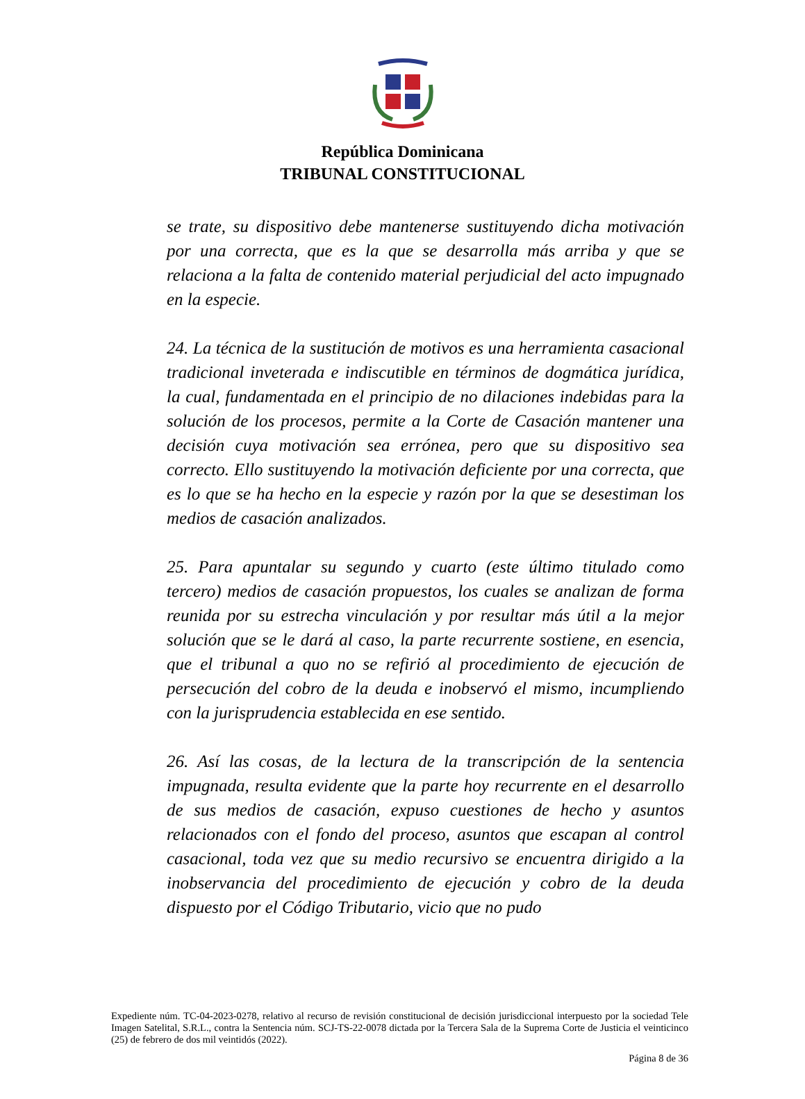República Dominicana
TRIBUNAL CONSTITUCIONAL
se trate, su dispositivo debe mantenerse sustituyendo dicha motivación por una correcta, que es la que se desarrolla más arriba y que se relaciona a la falta de contenido material perjudicial del acto impugnado en la especie.
24. La técnica de la sustitución de motivos es una herramienta casacional tradicional inveterada e indiscutible en términos de dogmática jurídica, la cual, fundamentada en el principio de no dilaciones indebidas para la solución de los procesos, permite a la Corte de Casación mantener una decisión cuya motivación sea errónea, pero que su dispositivo sea correcto. Ello sustituyendo la motivación deficiente por una correcta, que es lo que se ha hecho en la especie y razón por la que se desestiman los medios de casación analizados.
25. Para apuntalar su segundo y cuarto (este último titulado como tercero) medios de casación propuestos, los cuales se analizan de forma reunida por su estrecha vinculación y por resultar más útil a la mejor solución que se le dará al caso, la parte recurrente sostiene, en esencia, que el tribunal a quo no se refirió al procedimiento de ejecución de persecución del cobro de la deuda e inobservó el mismo, incumpliendo con la jurisprudencia establecida en ese sentido.
26. Así las cosas, de la lectura de la transcripción de la sentencia impugnada, resulta evidente que la parte hoy recurrente en el desarrollo de sus medios de casación, expuso cuestiones de hecho y asuntos relacionados con el fondo del proceso, asuntos que escapan al control casacional, toda vez que su medio recursivo se encuentra dirigido a la inobservancia del procedimiento de ejecución y cobro de la deuda dispuesto por el Código Tributario, vicio que no pudo
Expediente núm. TC-04-2023-0278, relativo al recurso de revisión constitucional de decisión jurisdiccional interpuesto por la sociedad Tele Imagen Satelital, S.R.L., contra la Sentencia núm. SCJ-TS-22-0078 dictada por la Tercera Sala de la Suprema Corte de Justicia el veinticinco (25) de febrero de dos mil veintidós (2022).
Página 8 de 36